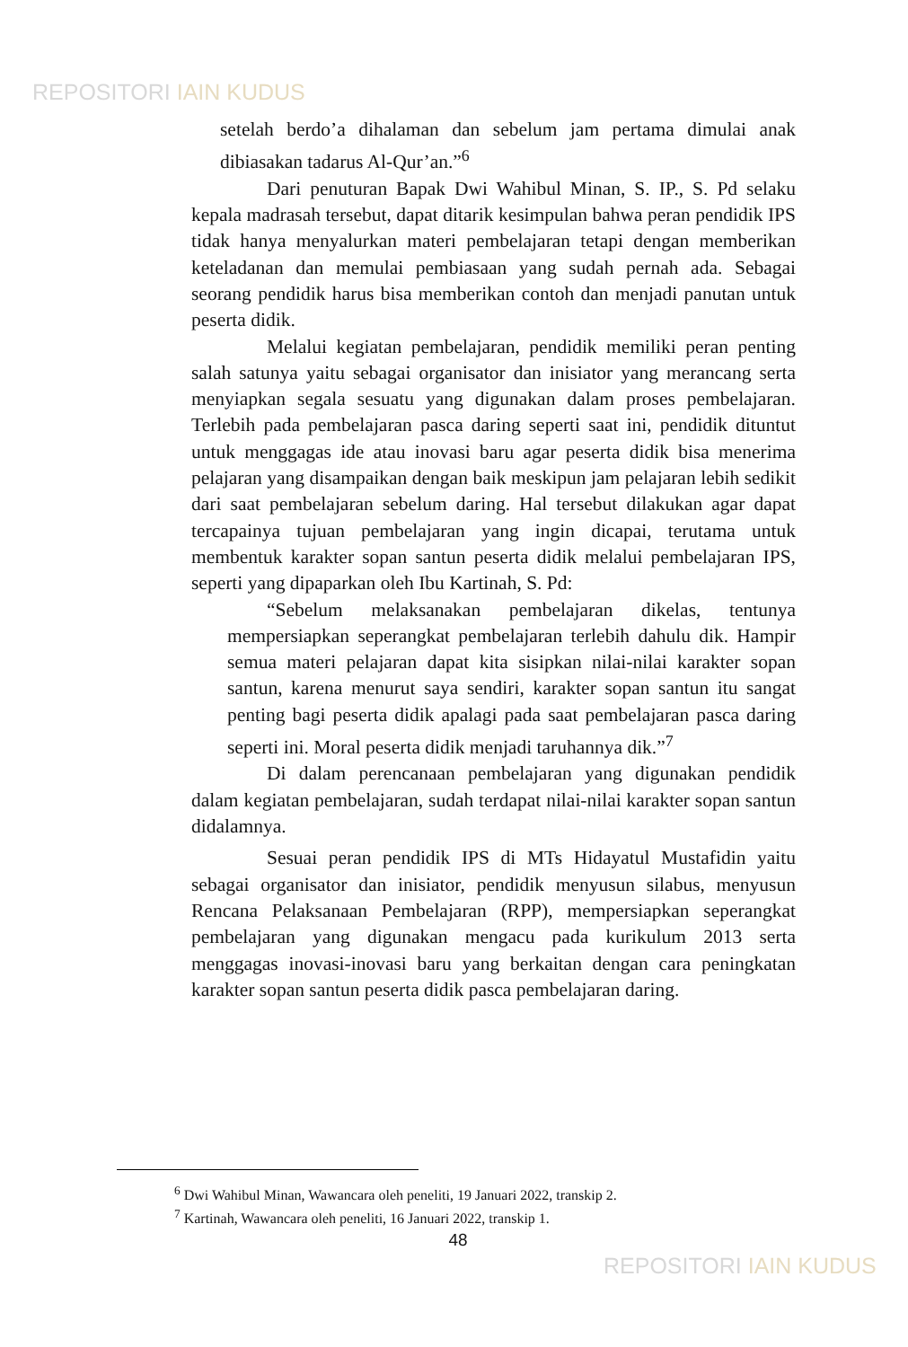REPOSITORI IAIN KUDUS
setelah berdo’a dihalaman dan sebelum jam pertama dimulai anak dibiasakan tadarus Al-Qur’an.”<sup>6</sup>
Dari penuturan Bapak Dwi Wahibul Minan, S. IP., S. Pd selaku kepala madrasah tersebut, dapat ditarik kesimpulan bahwa peran pendidik IPS tidak hanya menyalurkan materi pembelajaran tetapi dengan memberikan keteladanan dan memulai pembiasaan yang sudah pernah ada. Sebagai seorang pendidik harus bisa memberikan contoh dan menjadi panutan untuk peserta didik.
Melalui kegiatan pembelajaran, pendidik memiliki peran penting salah satunya yaitu sebagai organisator dan inisiator yang merancang serta menyiapkan segala sesuatu yang digunakan dalam proses pembelajaran. Terlebih pada pembelajaran pasca daring seperti saat ini, pendidik dituntut untuk menggagas ide atau inovasi baru agar peserta didik bisa menerima pelajaran yang disampaikan dengan baik meskipun jam pelajaran lebih sedikit dari saat pembelajaran sebelum daring. Hal tersebut dilakukan agar dapat tercapainya tujuan pembelajaran yang ingin dicapai, terutama untuk membentuk karakter sopan santun peserta didik melalui pembelajaran IPS, seperti yang dipaparkan oleh Ibu Kartinah, S. Pd:
“Sebelum melaksanakan pembelajaran dikelas, tentunya mempersiapkan seperangkat pembelajaran terlebih dahulu dik. Hampir semua materi pelajaran dapat kita sisipkan nilai-nilai karakter sopan santun, karena menurut saya sendiri, karakter sopan santun itu sangat penting bagi peserta didik apalagi pada saat pembelajaran pasca daring seperti ini. Moral peserta didik menjadi taruhannya dik.”<sup>7</sup>
Di dalam perencanaan pembelajaran yang digunakan pendidik dalam kegiatan pembelajaran, sudah terdapat nilai-nilai karakter sopan santun didalamnya.
Sesuai peran pendidik IPS di MTs Hidayatul Mustafidin yaitu sebagai organisator dan inisiator, pendidik menyusun silabus, menyusun Rencana Pelaksanaan Pembelajaran (RPP), mempersiapkan seperangkat pembelajaran yang digunakan mengacu pada kurikulum 2013 serta menggagas inovasi-inovasi baru yang berkaitan dengan cara peningkatan karakter sopan santun peserta didik pasca pembelajaran daring.
<sup>6</sup> Dwi Wahibul Minan, Wawancara oleh peneliti, 19 Januari 2022, transkip 2.
<sup>7</sup> Kartinah, Wawancara oleh peneliti, 16 Januari 2022, transkip 1.
48
REPOSITORI IAIN KUDUS